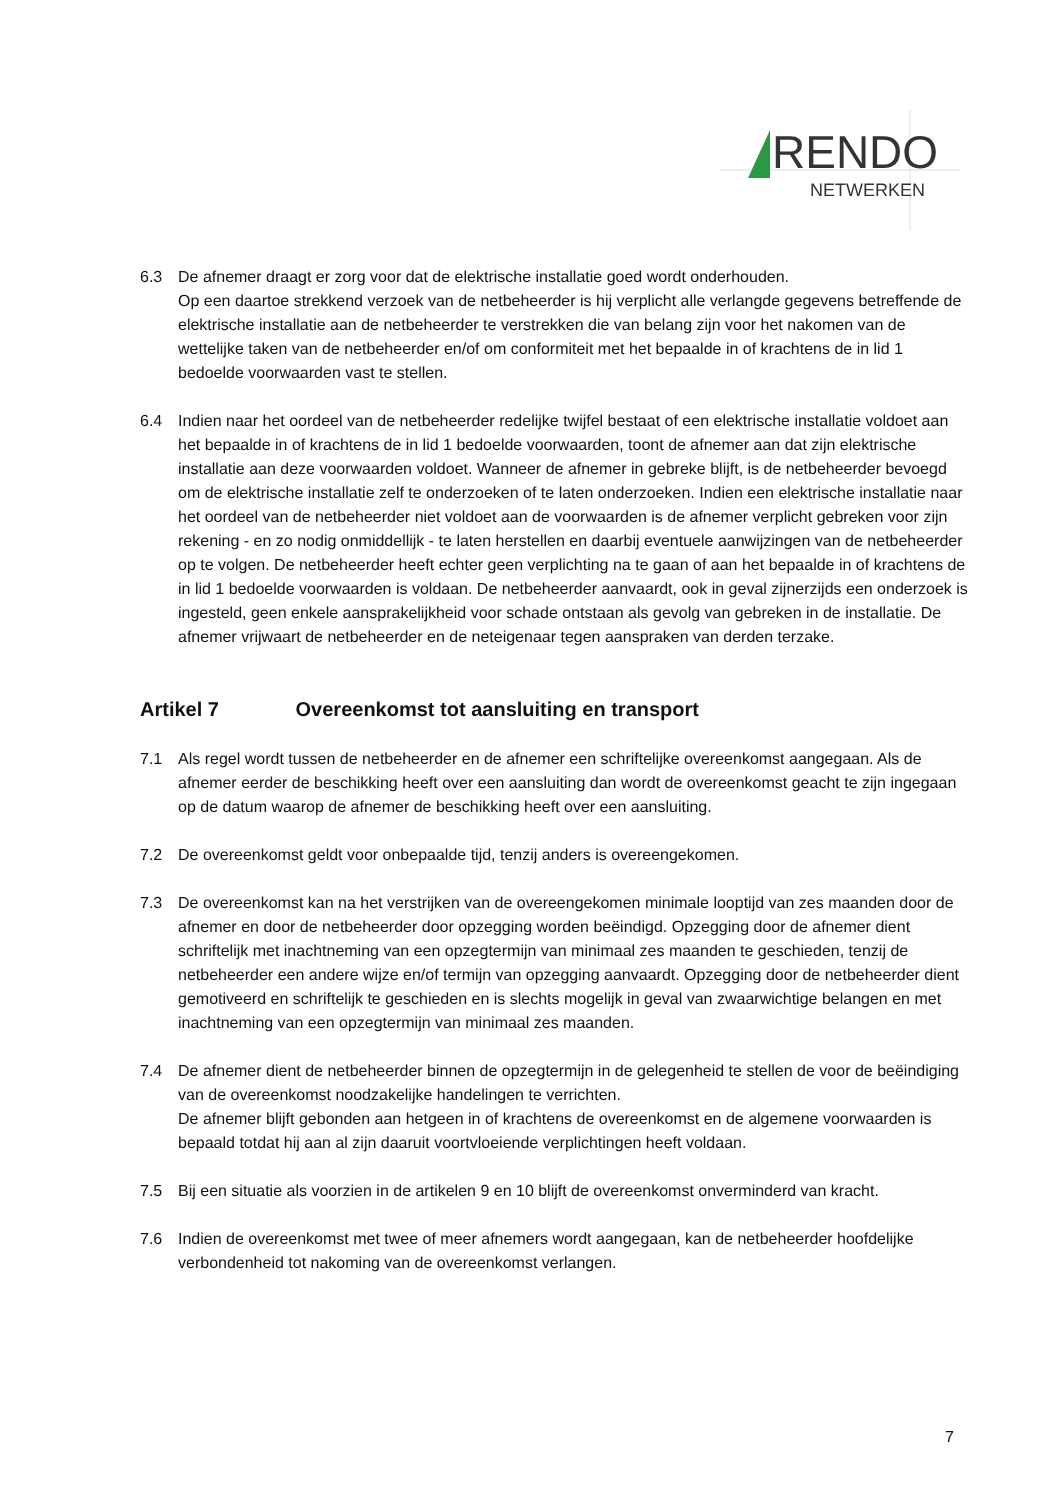RENDO
NETWERKEN
6.3 De afnemer draagt er zorg voor dat de elektrische installatie goed wordt onderhouden.
Op een daartoe strekkend verzoek van de netbeheerder is hij verplicht alle verlangde gegevens betreffende de elektrische installatie aan de netbeheerder te verstrekken die van belang zijn voor het nakomen van de wettelijke taken van de netbeheerder en/of om conformiteit met het bepaalde in of krachtens de in lid 1 bedoelde voorwaarden vast te stellen.
6.4 Indien naar het oordeel van de netbeheerder redelijke twijfel bestaat of een elektrische installatie voldoet aan het bepaalde in of krachtens de in lid 1 bedoelde voorwaarden, toont de afnemer aan dat zijn elektrische installatie aan deze voorwaarden voldoet. Wanneer de afnemer in gebreke blijft, is de netbeheerder bevoegd om de elektrische installatie zelf te onderzoeken of te laten onderzoeken. Indien een elektrische installatie naar het oordeel van de netbeheerder niet voldoet aan de voorwaarden is de afnemer verplicht gebreken voor zijn rekening - en zo nodig onmiddellijk - te laten herstellen en daarbij eventuele aanwijzingen van de netbeheerder op te volgen. De netbeheerder heeft echter geen verplichting na te gaan of aan het bepaalde in of krachtens de in lid 1 bedoelde voorwaarden is voldaan. De netbeheerder aanvaardt, ook in geval zijnerzijds een onderzoek is ingesteld, geen enkele aansprakelijkheid voor schade ontstaan als gevolg van gebreken in de installatie. De afnemer vrijwaart de netbeheerder en de neteigenaar tegen aanspraken van derden terzake.
Artikel 7 Overeenkomst tot aansluiting en transport
7.1 Als regel wordt tussen de netbeheerder en de afnemer een schriftelijke overeenkomst aangegaan. Als de afnemer eerder de beschikking heeft over een aansluiting dan wordt de overeenkomst geacht te zijn ingegaan op de datum waarop de afnemer de beschikking heeft over een aansluiting.
7.2 De overeenkomst geldt voor onbepaalde tijd, tenzij anders is overeengekomen.
7.3 De overeenkomst kan na het verstrijken van de overeengekomen minimale looptijd van zes maanden door de afnemer en door de netbeheerder door opzegging worden beëindigd. Opzegging door de afnemer dient schriftelijk met inachtneming van een opzegtermijn van minimaal zes maanden te geschieden, tenzij de netbeheerder een andere wijze en/of termijn van opzegging aanvaardt. Opzegging door de netbeheerder dient gemotiveerd en schriftelijk te geschieden en is slechts mogelijk in geval van zwaarwichtige belangen en met inachtneming van een opzegtermijn van minimaal zes maanden.
7.4 De afnemer dient de netbeheerder binnen de opzegtermijn in de gelegenheid te stellen de voor de beëindiging van de overeenkomst noodzakelijke handelingen te verrichten.
De afnemer blijft gebonden aan hetgeen in of krachtens de overeenkomst en de algemene voorwaarden is bepaald totdat hij aan al zijn daaruit voortvloeiende verplichtingen heeft voldaan.
7.5 Bij een situatie als voorzien in de artikelen 9 en 10 blijft de overeenkomst onverminderd van kracht.
7.6 Indien de overeenkomst met twee of meer afnemers wordt aangegaan, kan de netbeheerder hoofdelijke verbondenheid tot nakoming van de overeenkomst verlangen.
7